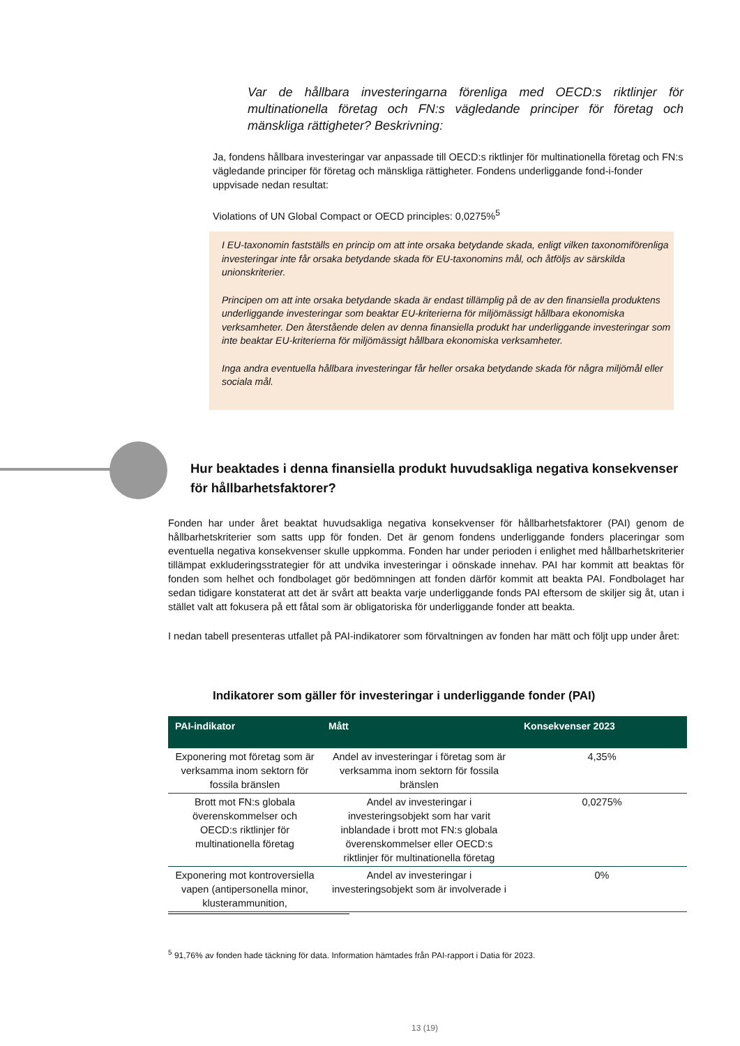Var de hållbara investeringarna förenliga med OECD:s riktlinjer för multinationella företag och FN:s vägledande principer för företag och mänskliga rättigheter? Beskrivning:
Ja, fondens hållbara investeringar var anpassade till OECD:s riktlinjer för multinationella företag och FN:s vägledande principer för företag och mänskliga rättigheter. Fondens underliggande fond-i-fonder uppvisade nedan resultat:
Violations of UN Global Compact or OECD principles: 0,0275%<sup>5</sup>
I EU-taxonomin fastställs en princip om att inte orsaka betydande skada, enligt vilken taxonomiförenliga investeringar inte får orsaka betydande skada för EU-taxonomins mål, och åtföljs av särskilda unionskriterier.
Principen om att inte orsaka betydande skada är endast tillämplig på de av den finansiella produktens underliggande investeringar som beaktar EU-kriterierna för miljömässigt hållbara ekonomiska verksamheter. Den återstående delen av denna finansiella produkt har underliggande investeringar som inte beaktar EU-kriterierna för miljömässigt hållbara ekonomiska verksamheter.
Inga andra eventuella hållbara investeringar får heller orsaka betydande skada för några miljömål eller sociala mål.
Hur beaktades i denna finansiella produkt huvudsakliga negativa konsekvenser för hållbarhetsfaktorer?
Fonden har under året beaktat huvudsakliga negativa konsekvenser för hållbarhetsfaktorer (PAI) genom de hållbarhetskriterier som satts upp för fonden. Det är genom fondens underliggande fonders placeringar som eventuella negativa konsekvenser skulle uppkomma. Fonden har under perioden i enlighet med hållbarhetskriterier tillämpat exkluderingsstrategier för att undvika investeringar i oönskade innehav. PAI har kommit att beaktas för fonden som helhet och fondbolaget gör bedömningen att fonden därför kommit att beakta PAI. Fondbolaget har sedan tidigare konstaterat att det är svårt att beakta varje underliggande fonds PAI eftersom de skiljer sig åt, utan i stället valt att fokusera på ett fåtal som är obligatoriska för underliggande fonder att beakta.
I nedan tabell presenteras utfallet på PAI-indikatorer som förvaltningen av fonden har mätt och följt upp under året:
Indikatorer som gäller för investeringar i underliggande fonder (PAI)
| PAI-indikator | Mått | Konsekvenser 2023 |
| --- | --- | --- |
| Exponering mot företag som är verksamma inom sektorn för fossila bränslen | Andel av investeringar i företag som är verksamma inom sektorn för fossila bränslen | 4,35% |
| Brott mot FN:s globala överenskommelser och OECD:s riktlinjer för multinationella företag | Andel av investeringar i investeringsobjekt som har varit inblandade i brott mot FN:s globala överenskommelser eller OECD:s riktlinjer för multinationella företag | 0,0275% |
| Exponering mot kontroversiella vapen (antipersonella minor, klusterammunition, | Andel av investeringar i investeringsobjekt som är involverade i | 0% |
<sup>5</sup> 91,76% av fonden hade täckning för data. Information hämtades från PAI-rapport i Datia för 2023.
13 (19)